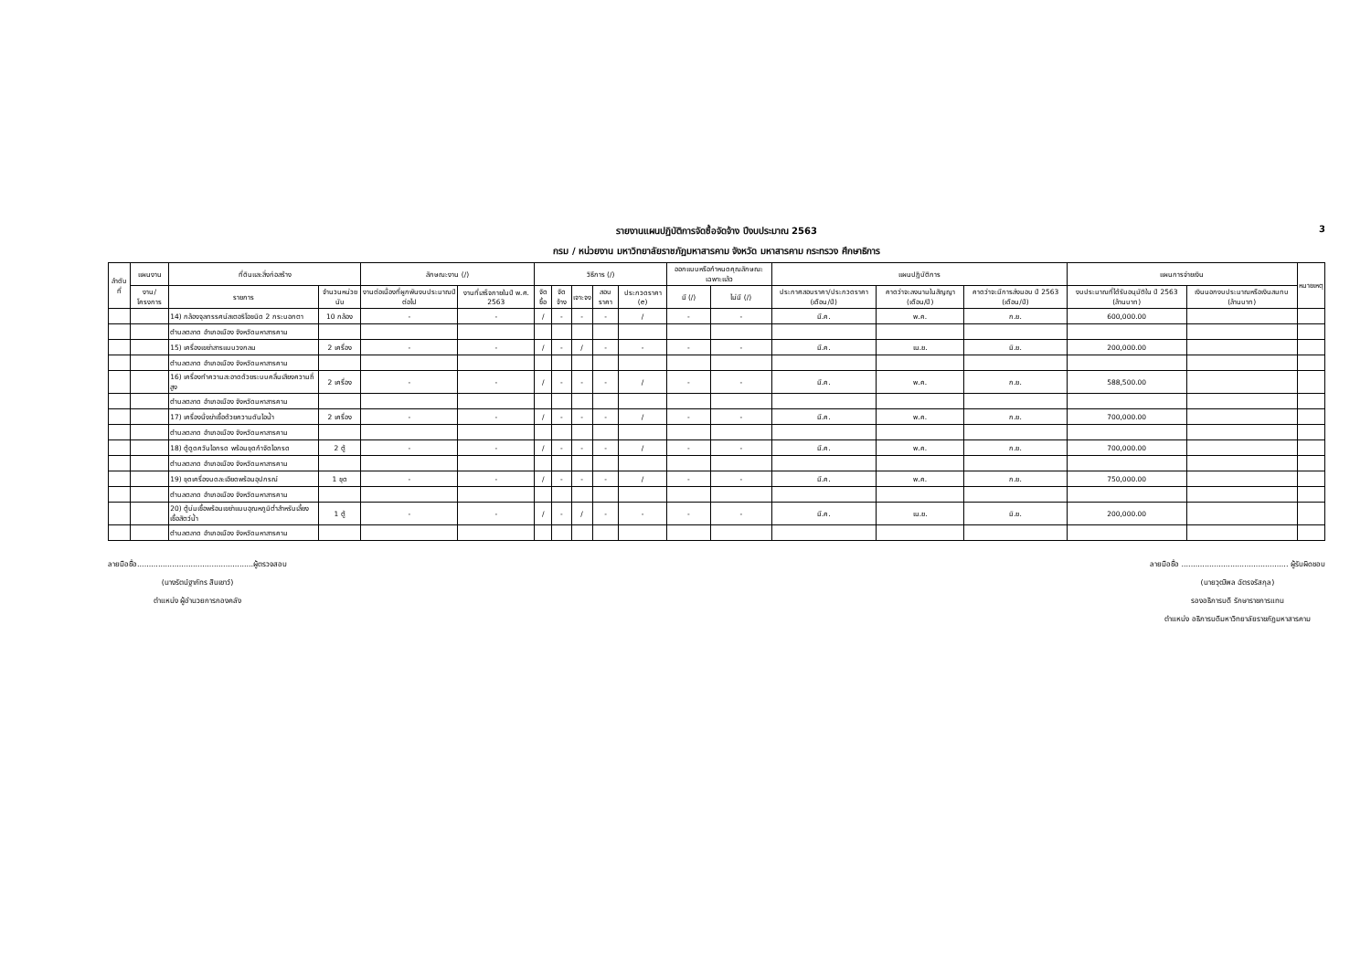รายงานแผนปฏิบัติการจัดซื้อจัดจ้าง ปีงบประมาณ 2563 3
กรม / หน่วยงาน มหาวิทยาลัยราชภัฏมหาสารคาม จังหวัด มหาสารคาม กระทรวง ศึกษาธิการ
| ลำดับที่ | แผนงาน | ที่ดินและสิ่งก่อสร้าง | | ลักษณะงาน (/) | | วิธีการ (/) | | | | | ออกแบบหรือกำหนดคุณลักษณะเฉพาะแล้ว | | แผนปฏิบัติการ | | | แผนการจ่ายเงิน | | หมายเหตุ |
| --- | --- | --- | --- | --- | --- | --- | --- | --- | --- | --- | --- | --- | --- | --- | --- | --- | --- | --- |
| | งาน/โครงการ | รายการ | จำนวนหน่วยนับ | งานต่อเนื่องที่ผูกพันงบประมาณปีต่อไป | งานที่เสร็จภายในปี พ.ศ. 2563 | จัดซื้อ | จัดจ้าง | เจาะจง | สอบราคา | ประกวดราคา (e) | มี (/) | ไม่มี (/) | ประกาศสอบราคา/ประกวดราคา (เดือน/ปี) | คาดว่าจะลงนามในสัญญา (เดือน/ปี) | คาดว่าจะมีการส่งมอบ ปี 2563 (เดือน/ปี) | งบประมาณที่ได้รับอนุมัติใน ปี 2563 (ล้านบาท) | เงินนอกงบประมาณหรือเงินสมทบ (ล้านบาท) | |
| | | 14) กล้องจุลทรรศน์สเตอริโอชนิด 2 กระบอกตา | 10 กล้อง | - | - | / | - | - | - | / | - | - | มี.ค. | พ.ค. | ก.ย. | 600,000.00 | | |
| | | ตำบลตลาด อำเภอเมือง จังหวัดมหาสารคาม | | | | | | | | | | | | | | | | |
| | | 15) เครื่องเขย่าสารแบบวงกลม | 2 เครื่อง | - | - | / | - | / | - | - | - | - | มี.ค. | เม.ย. | มิ.ย. | 200,000.00 | | |
| | | ตำบลตลาด อำเภอเมือง จังหวัดมหาสารคาม | | | | | | | | | | | | | | | | |
| | | 16) เครื่องทำความสะอาดด้วยระบบคลื่นเสียงความถี่สูง | 2 เครื่อง | - | - | / | - | - | - | / | - | - | มี.ค. | พ.ค. | ก.ย. | 588,500.00 | | |
| | | ตำบลตลาด อำเภอเมือง จังหวัดมหาสารคาม | | | | | | | | | | | | | | | | |
| | | 17) เครื่องนึ่งฆ่าเชื้อด้วยความดันไอน้ำ | 2 เครื่อง | - | - | / | - | - | - | / | - | - | มี.ค. | พ.ค. | ก.ย. | 700,000.00 | | |
| | | ตำบลตลาด อำเภอเมือง จังหวัดมหาสารคาม | | | | | | | | | | | | | | | | |
| | | 18) ตู้ดูดควันไอกรด พร้อมชุดกำจัดไอกรด | 2 ตู้ | - | - | / | - | - | - | / | - | - | มี.ค. | พ.ค. | ก.ย. | 700,000.00 | | |
| | | ตำบลตลาด อำเภอเมือง จังหวัดมหาสารคาม | | | | | | | | | | | | | | | | |
| | | 19) ชุดเครื่องบดละเอียดพร้อมอุปกรณ์ | 1 ชุด | - | - | / | - | - | - | / | - | - | มี.ค. | พ.ค. | ก.ย. | 750,000.00 | | |
| | | ตำบลตลาด อำเภอเมือง จังหวัดมหาสารคาม | | | | | | | | | | | | | | | | |
| | | 20) ตู้บ่มเชื้อพร้อมเขย่าแบบอุณหภูมิต่ำสำหรับเลี้ยงเชื้อสัตว์น้ำ | 1 ตู้ | - | - | / | - | / | - | - | - | - | มี.ค. | เม.ย. | มิ.ย. | 200,000.00 | | |
| | | ตำบลตลาด อำเภอเมือง จังหวัดมหาสารคาม | | | | | | | | | | | | | | | | |
ลายมือชื่อ..................................................ผู้ตรวจสอบ
(นางรัตน์ฐาภัทร สินเชาว์)
ตำแหน่ง ผู้อำนวยการกองคลัง
ลายมือชื่อ .............................................. ผู้รับผิดชอบ
(นายวุฒิพล ฉัตรจรัสกุล)
รองอธิการบดี รักษาราชการแทน
ตำแหน่ง อธิการบดีมหาวิทยาลัยราชภัฏมหาสารคาม